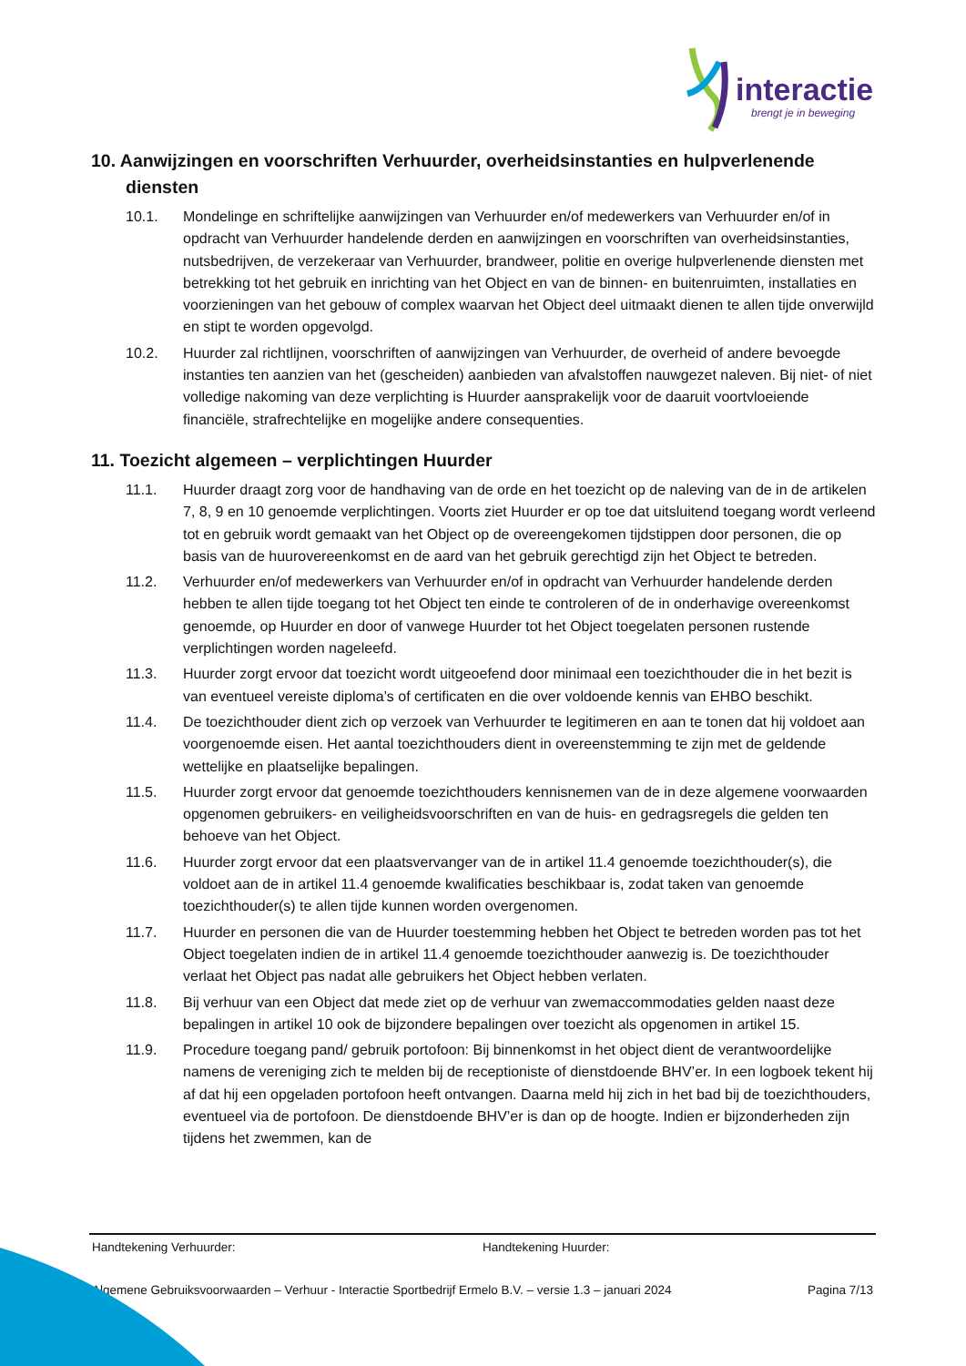interactie
brengt je in beweging
10. Aanwijzingen en voorschriften Verhuurder, overheidsinstanties en hulpverlenende diensten
10.1. Mondelinge en schriftelijke aanwijzingen van Verhuurder en/of medewerkers van Verhuurder en/of in opdracht van Verhuurder handelende derden en aanwijzingen en voorschriften van overheidsinstanties, nutsbedrijven, de verzekeraar van Verhuurder, brandweer, politie en overige hulpverlenende diensten met betrekking tot het gebruik en inrichting van het Object en van de binnen- en buitenruimten, installaties en voorzieningen van het gebouw of complex waarvan het Object deel uitmaakt dienen te allen tijde onverwijld en stipt te worden opgevolgd.
10.2. Huurder zal richtlijnen, voorschriften of aanwijzingen van Verhuurder, de overheid of andere bevoegde instanties ten aanzien van het (gescheiden) aanbieden van afvalstoffen nauwgezet naleven. Bij niet- of niet volledige nakoming van deze verplichting is Huurder aansprakelijk voor de daaruit voortvloeiende financiële, strafrechtelijke en mogelijke andere consequenties.
11. Toezicht algemeen – verplichtingen Huurder
11.1. Huurder draagt zorg voor de handhaving van de orde en het toezicht op de naleving van de in de artikelen 7, 8, 9 en 10 genoemde verplichtingen. Voorts ziet Huurder er op toe dat uitsluitend toegang wordt verleend tot en gebruik wordt gemaakt van het Object op de overeengekomen tijdstippen door personen, die op basis van de huurovereenkomst en de aard van het gebruik gerechtigd zijn het Object te betreden.
11.2. Verhuurder en/of medewerkers van Verhuurder en/of in opdracht van Verhuurder handelende derden hebben te allen tijde toegang tot het Object ten einde te controleren of de in onderhavige overeenkomst genoemde, op Huurder en door of vanwege Huurder tot het Object toegelaten personen rustende verplichtingen worden nageleefd.
11.3. Huurder zorgt ervoor dat toezicht wordt uitgeoefend door minimaal een toezichthouder die in het bezit is van eventueel vereiste diploma’s of certificaten en die over voldoende kennis van EHBO beschikt.
11.4. De toezichthouder dient zich op verzoek van Verhuurder te legitimeren en aan te tonen dat hij voldoet aan voorgenoemde eisen. Het aantal toezichthouders dient in overeenstemming te zijn met de geldende wettelijke en plaatselijke bepalingen.
11.5. Huurder zorgt ervoor dat genoemde toezichthouders kennisnemen van de in deze algemene voorwaarden opgenomen gebruikers- en veiligheidsvoorschriften en van de huis- en gedragsregels die gelden ten behoeve van het Object.
11.6. Huurder zorgt ervoor dat een plaatsvervanger van de in artikel 11.4 genoemde toezichthouder(s), die voldoet aan de in artikel 11.4 genoemde kwalificaties beschikbaar is, zodat taken van genoemde toezichthouder(s) te allen tijde kunnen worden overgenomen.
11.7. Huurder en personen die van de Huurder toestemming hebben het Object te betreden worden pas tot het Object toegelaten indien de in artikel 11.4 genoemde toezichthouder aanwezig is. De toezichthouder verlaat het Object pas nadat alle gebruikers het Object hebben verlaten.
11.8. Bij verhuur van een Object dat mede ziet op de verhuur van zwemaccommodaties gelden naast deze bepalingen in artikel 10 ook de bijzondere bepalingen over toezicht als opgenomen in artikel 15.
11.9. Procedure toegang pand/ gebruik portofoon: Bij binnenkomst in het object dient de verantwoordelijke namens de vereniging zich te melden bij de receptioniste of dienstdoende BHV’er. In een logboek tekent hij af dat hij een opgeladen portofoon heeft ontvangen. Daarna meld hij zich in het bad bij de toezichthouders, eventueel via de portofoon. De dienstdoende BHV’er is dan op de hoogte. Indien er bijzonderheden zijn tijdens het zwemmen, kan de
Handtekening Verhuurder: Handtekening Huurder:
Algemene Gebruiksvoorwaarden – Verhuur - Interactie Sportbedrijf Ermelo B.V. – versie 1.3 – januari 2024 Pagina 7/13